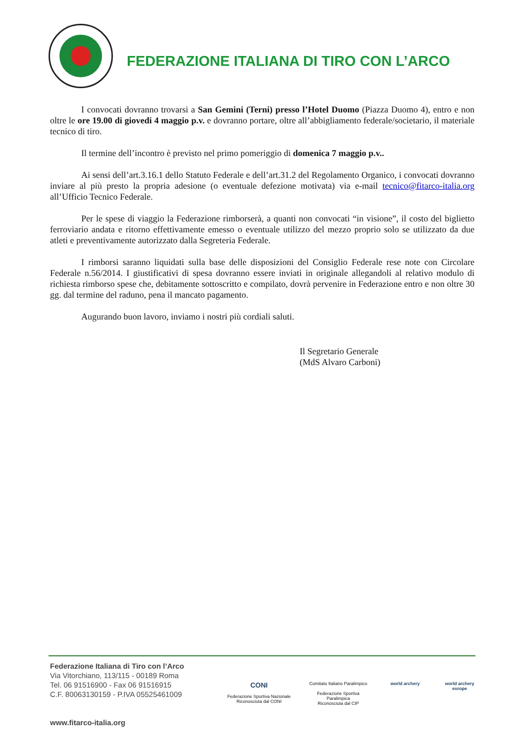FEDERAZIONE ITALIANA DI TIRO CON L’ARCO
I convocati dovranno trovarsi a San Gemini (Terni) presso l’Hotel Duomo (Piazza Duomo 4), entro e non oltre le ore 19.00 di giovedi 4 maggio p.v. e dovranno portare, oltre all’abbigliamento federale/societario, il materiale tecnico di tiro.
Il termine dell’incontro è previsto nel primo pomeriggio di domenica 7 maggio p.v..
Ai sensi dell’art.3.16.1 dello Statuto Federale e dell’art.31.2 del Regolamento Organico, i convocati dovranno inviare al più presto la propria adesione (o eventuale defezione motivata) via e-mail tecnico@fitarco-italia.org all’Ufficio Tecnico Federale.
Per le spese di viaggio la Federazione rimborserà, a quanti non convocati “in visione”, il costo del biglietto ferroviario andata e ritorno effettivamente emesso o eventuale utilizzo del mezzo proprio solo se utilizzato da due atleti e preventivamente autorizzato dalla Segreteria Federale.
I rimborsi saranno liquidati sulla base delle disposizioni del Consiglio Federale rese note con Circolare Federale n.56/2014. I giustificativi di spesa dovranno essere inviati in originale allegandoli al relativo modulo di richiesta rimborso spese che, debitamente sottoscritto e compilato, dovrà pervenire in Federazione entro e non oltre 30 gg. dal termine del raduno, pena il mancato pagamento.
Augurando buon lavoro, inviamo i nostri più cordiali saluti.
Il Segretario Generale
(MdS Alvaro Carboni)
Federazione Italiana di Tiro con l’Arco
Via Vitorchiano, 113/115 - 00189 Roma
Tel. 06 91516900 - Fax 06 91516915
C.F. 80063130159 - P.IVA 05525461009
www.fitarco-italia.org
CONI
Federazione Sportiva Nazionale
Riconosciuta dal CONI
Comitato Italiano Paralimpico
Federazione Sportiva Paralimpica
Riconosciuta dal CIP
world archery world archery europe